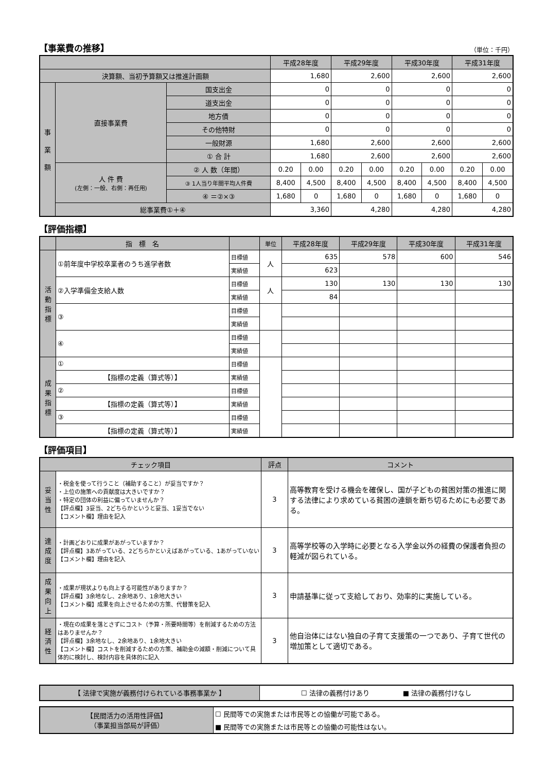【事業費の推移】 （単位：千円）
| | | | 平成28年度 | | 平成29年度 | | 平成30年度 | | 平成31年度 | |
| --- | --- | --- | --- | --- | --- | --- | --- | --- | --- | --- |
| 決算額、当初予算額又は推進計画額 | | | 1,680 | | 2,600 | | 2,600 | | 2,600 | |
| 事 業 額 | 直接事業費 | 国支出金 | 0 | | 0 | | 0 | | 0 | |
| | | 道支出金 | 0 | | 0 | | 0 | | 0 | |
| | | 地方債 | 0 | | 0 | | 0 | | 0 | |
| | | その他特財 | 0 | | 0 | | 0 | | 0 | |
| | | 一般財源 | 1,680 | | 2,600 | | 2,600 | | 2,600 | |
| | | ① 合 計 | 1,680 | | 2,600 | | 2,600 | | 2,600 | |
| | 人 件 費 (左側：一般、右側：再任用) | ② 人 数（年間） | 0.20 | 0.00 | 0.20 | 0.00 | 0.20 | 0.00 | 0.20 | 0.00 |
| | | ③ 1人当り年間平均人件費 | 8,400 | 4,500 | 8,400 | 4,500 | 8,400 | 4,500 | 8,400 | 4,500 |
| | | ④ ＝②×③ | 1,680 | 0 | 1,680 | 0 | 1,680 | 0 | 1,680 | 0 |
| | 総事業費①＋④ | | 3,360 | | 4,280 | | 4,280 | | 4,280 | |
【評価指標】
| | 指 標 名 | | 単位 | 平成28年度 | 平成29年度 | 平成30年度 | 平成31年度 |
| --- | --- | --- | --- | --- | --- | --- | --- |
| 活 動 指 標 | ①前年度中学校卒業者のうち進学者数 | 目標値 | 人 | 635 | 578 | 600 | 546 |
| | | 実績値 | | 623 | | | |
| | ②入学準備金支給人数 | 目標値 | 人 | 130 | 130 | 130 | 130 |
| | | 実績値 | | 84 | | | |
| | ③ | 目標値 | | | | | |
| | | 実績値 | | | | | |
| | ④ | 目標値 | | | | | |
| | | 実績値 | | | | | |
| 成 果 指 標 | ① | 目標値 | | | | | |
| | 【指標の定義（算式等）】 | 実績値 | | | | | |
| | ② | 目標値 | | | | | |
| | 【指標の定義（算式等）】 | 実績値 | | | | | |
| | ③ | 目標値 | | | | | |
| | 【指標の定義（算式等）】 | 実績値 | | | | | |
【評価項目】
| チェック項目 | | 評点 | コメント |
| --- | --- | --- | --- |
| 妥 当 性 | ・税金を使って行うこと（補助すること）が妥当ですか？ ・上位の施策への貢献度は大きいですか？ ・特定の団体の利益に偏っていませんか？ 【評点欄】3妥当、2どちらかというと妥当、1妥当でない 【コメント欄】理由を記入 | 3 | 高等教育を受ける機会を確保し、国が子どもの貧困対策の推進に関する法律により求めている貧困の連鎖を断ち切るためにも必要である。 |
| 達 成 度 | ・計画どおりに成果があがっていますか？ 【評点欄】3あがっている、2どちらかといえばあがっている、1あがっていない 【コメント欄】理由を記入 | 3 | 高等学校等の入学時に必要となる入学金以外の経費の保護者負担の軽減が図られている。 |
| 成 果 向 上 | ・成果が現状よりも向上する可能性がありますか？ 【評点欄】3余地なし、2余地あり、1余地大きい 【コメント欄】成果を向上させるための方策、代替策を記入 | 3 | 申請基準に従って支給しており、効率的に実施している。 |
| 経 済 性 | ・現在の成果を落とさずにコスト（予算・所要時間等）を削減するための方法はありませんか？ 【評点欄】3余地なし、2余地あり、1余地大きい 【コメント欄】コストを削減するための方策、補助金の減額・削減について具体的に検討し、検討内容を具体的に記入 | 3 | 他自治体にはない独自の子育て支援策の一つであり、子育て世代の増加策として適切である。 |
| 【 法律で実施が義務付けられている事務事業か 】 | ☐ 法律の義務付けあり ■ 法律の義務付けなし |
| 【民間活力の活用性評価】 （事業担当部局が評価） | ☐ 民間等での実施または市民等との協働が可能である。 |
| | ■ 民間等での実施または市民等との協働の可能性はない。 |